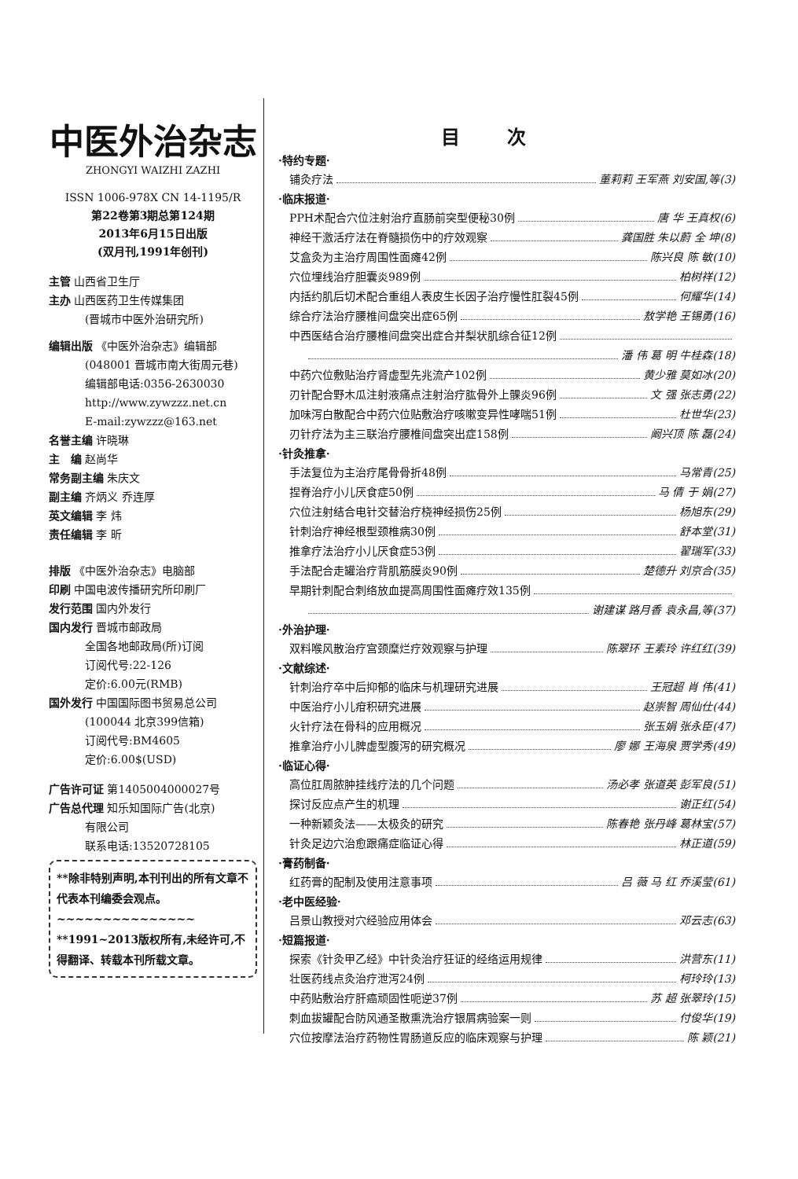中医外治杂志
ZHONGYI WAIZHI ZAZHI
ISSN 1006-978X CN 14-1195/R
第22卷第3期总第124期
2013年6月15日出版
(双月刊,1991年创刊)
主管 山西省卫生厅
主办 山西医药卫生传媒集团
(晋城市中医外治研究所)
编辑出版 《中医外治杂志》编辑部
(048001 晋城市南大街周元巷)
编辑部电话:0356-2630030
http://www.zywzzz.net.cn
E-mail:zywzzz@163.net
名誉主编 许晓琳
主　编 赵尚华
常务副主编 朱庆文
副主编 齐炳义 乔连厚
英文编辑 李 炜
责任编辑 李 昕
排版 《中医外治杂志》电脑部
印刷 中国电波传播研究所印刷厂
发行范围 国内外发行
国内发行 晋城市邮政局
全国各地邮政局(所)订阅
订阅代号:22-126
定价:6.00元(RMB)
国外发行 中国国际图书贸易总公司
(100044 北京399信箱)
订阅代号:BM4605
定价:6.00$(USD)
广告许可证 第1405004000027号
广告总代理 知乐知国际广告(北京)
有限公司
联系电话:13520728105
**除非特别声明,本刊刊出的所有文章不代表本刊编委会观点。
~~~~~~~~~~~~~~~
**1991~2013版权所有,未经许可,不得翻译、转载本刊所载文章。
目次
·特约专题·
铺灸疗法 董莉莉 王军燕 刘安国,等(3)
·临床报道·
PPH术配合穴位注射治疗直肠前突型便秘30例 唐 华 王真权(6)
神经干激活疗法在脊髓损伤中的疗效观察 龚国胜 朱以蔚 全 坤(8)
艾盒灸为主治疗周围性面瘫42例 陈兴良 陈 敏(10)
穴位埋线治疗胆囊炎989例 柏树祥(12)
内括约肌后切术配合重组人表皮生长因子治疗慢性肛裂45例 何耀华(14)
综合疗法治疗腰椎间盘突出症65例 敖学艳 王锡勇(16)
中西医结合治疗腰椎间盘突出症合并梨状肌综合征12例
潘 伟 葛 明 牛桂森(18)
中药穴位敷贴治疗肾虚型先兆流产102例 黄少雅 莫如冰(20)
刃针配合野木瓜注射液痛点注射治疗肱骨外上髁炎96例 文 强 张志勇(22)
加味泻白散配合中药穴位贴敷治疗咳嗽变异性哮喘51例 杜世华(23)
刃针疗法为主三联治疗腰椎间盘突出症158例 阚兴顶 陈 磊(24)
·针灸推拿·
手法复位为主治疗尾骨骨折48例 马常青(25)
捏脊治疗小儿厌食症50例 马 倩 于 娟(27)
穴位注射结合电针交替治疗桡神经损伤25例 杨旭东(29)
针刺治疗神经根型颈椎病30例 舒本堂(31)
推拿疗法治疗小儿厌食症53例 翟瑞军(33)
手法配合走罐治疗背肌筋膜炎90例 楚德升 刘京合(35)
早期针刺配合刺络放血提高周围性面瘫疗效135例
谢建谋 路月香 袁永昌,等(37)
·外治护理·
双料喉风散治疗宫颈糜烂疗效观察与护理 陈翠环 王素玲 许红红(39)
·文献综述·
针刺治疗卒中后抑郁的临床与机理研究进展 王冠超 肖 伟(41)
中医治疗小儿疳积研究进展 赵崇智 周仙仕(44)
火针疗法在骨科的应用概况 张玉娟 张永臣(47)
推拿治疗小儿脾虚型腹泻的研究概况 廖 娜 王海泉 贾学秀(49)
·临证心得·
高位肛周脓肿挂线疗法的几个问题 汤必孝 张道英 彭军良(51)
探讨反应点产生的机理 谢正红(54)
一种新颖灸法——太极灸的研究 陈春艳 张丹峰 葛林宝(57)
针灸足边穴治愈跟痛症临证心得 林正道(59)
·膏药制备·
红药膏的配制及使用注意事项 吕 薇 马 红 乔溪莹(61)
·老中医经验·
吕景山教授对穴经验应用体会 邓云志(63)
·短篇报道·
探索《针灸甲乙经》中针灸治疗狂证的经络运用规律 洪营东(11)
壮医药线点灸治疗泄泻24例 柯玲玲(13)
中药贴敷治疗肝癌顽固性呃逆37例 苏 超 张翠玲(15)
刺血拔罐配合防风通圣散熏洗治疗银屑病验案一则 付俊华(19)
穴位按摩法治疗药物性胃肠道反应的临床观察与护理 陈 颖(21)